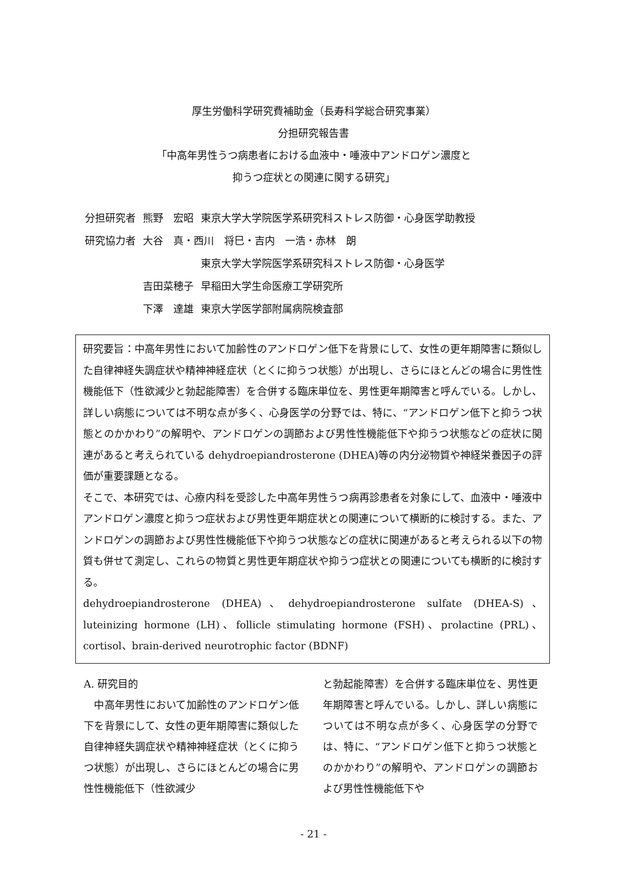厚生労働科学研究費補助金（長寿科学総合研究事業）
分担研究報告書
「中高年男性うつ病患者における血液中・唾液中アンドロゲン濃度と
抑うつ症状との関連に関する研究」
| 分担研究者 | 熊野 宏昭 | 東京大学大学院医学系研究科ストレス防御・心身医学助教授 |
| 研究協力者 | 大谷 真・西川 将巳・吉内 一浩・赤林 朗 | |
| | | 東京大学大学院医学系研究科ストレス防御・心身医学 |
| | 吉田菜穂子 | 早稲田大学生命医療工学研究所 |
| | 下澤 達雄 | 東京大学医学部附属病院検査部 |
研究要旨：中高年男性において加齢性のアンドロゲン低下を背景にして、女性の更年期障害に類似した自律神経失調症状や精神神経症状（とくに抑うつ状態）が出現し、さらにほとんどの場合に男性性機能低下（性欲減少と勃起能障害）を合併する臨床単位を、男性更年期障害と呼んでいる。しかし、詳しい病態については不明な点が多く、心身医学の分野では、特に、“アンドロゲン低下と抑うつ状態とのかかわり”の解明や、アンドロゲンの調節および男性性機能低下や抑うつ状態などの症状に関連があると考えられている dehydroepiandrosterone (DHEA)等の内分泌物質や神経栄養因子の評価が重要課題となる。
そこで、本研究では、心療内科を受診した中高年男性うつ病再診患者を対象にして、血液中・唾液中アンドロゲン濃度と抑うつ症状および男性更年期症状との関連について横断的に検討する。また、アンドロゲンの調節および男性性機能低下や抑うつ状態などの症状に関連があると考えられる以下の物質も併せて測定し、これらの物質と男性更年期症状や抑うつ症状との関連についても横断的に検討する。
dehydroepiandrosterone (DHEA)、dehydroepiandrosterone sulfate (DHEA-S)、luteinizing hormone (LH)、follicle stimulating hormone (FSH)、prolactine (PRL)、cortisol、brain-derived neurotrophic factor (BDNF)
A. 研究目的
　中高年男性において加齢性のアンドロゲン低下を背景にして、女性の更年期障害に類似した自律神経失調症状や精神神経症状（とくに抑うつ状態）が出現し、さらにほとんどの場合に男性性機能低下（性欲減少
と勃起能障害）を合併する臨床単位を、男性更年期障害と呼んでいる。しかし、詳しい病態については不明な点が多く、心身医学の分野では、特に、“アンドロゲン低下と抑うつ状態とのかかわり”の解明や、アンドロゲンの調節および男性性機能低下や
- 21 -